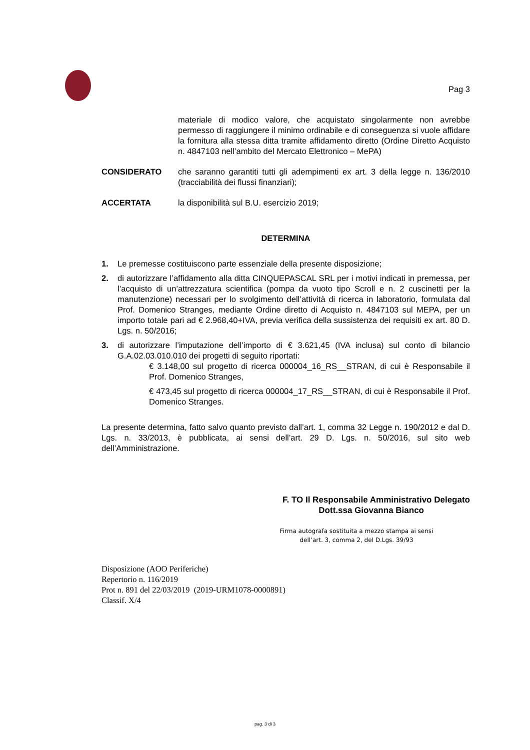Pag 3
materiale di modico valore, che acquistato singolarmente non avrebbe permesso di raggiungere il minimo ordinabile e di conseguenza si vuole affidare la fornitura alla stessa ditta tramite affidamento diretto (Ordine Diretto Acquisto n. 4847103 nell’ambito del Mercato Elettronico – MePA)
CONSIDERATO che saranno garantiti tutti gli adempimenti ex art. 3 della legge n. 136/2010 (tracciabilità dei flussi finanziari);
ACCERTATA la disponibilità sul B.U. esercizio 2019;
DETERMINA
1. Le premesse costituiscono parte essenziale della presente disposizione;
2. di autorizzare l’affidamento alla ditta CINQUEPASCAL SRL per i motivi indicati in premessa, per l’acquisto di un’attrezzatura scientifica (pompa da vuoto tipo Scroll e n. 2 cuscinetti per la manutenzione) necessari per lo svolgimento dell’attività di ricerca in laboratorio, formulata dal Prof. Domenico Stranges, mediante Ordine diretto di Acquisto n. 4847103 sul MEPA, per un importo totale pari ad € 2.968,40+IVA, previa verifica della sussistenza dei requisiti ex art. 80 D. Lgs. n. 50/2016;
3. di autorizzare l’imputazione dell’importo di € 3.621,45 (IVA inclusa) sul conto di bilancio G.A.02.03.010.010 dei progetti di seguito riportati:
€ 3.148,00 sul progetto di ricerca 000004_16_RS__STRAN, di cui è Responsabile il Prof. Domenico Stranges,
€ 473,45 sul progetto di ricerca 000004_17_RS__STRAN, di cui è Responsabile il Prof. Domenico Stranges.
La presente determina, fatto salvo quanto previsto dall’art. 1, comma 32 Legge n. 190/2012 e dal D. Lgs. n. 33/2013, è pubblicata, ai sensi dell’art. 29 D. Lgs. n. 50/2016, sul sito web dell’Amministrazione.
F. TO Il Responsabile Amministrativo Delegato
Dott.ssa Giovanna Bianco
Firma autografa sostituita a mezzo stampa ai sensi
dell’art. 3, comma 2, del D.Lgs. 39/93
Disposizione (AOO Periferiche)
Repertorio n. 116/2019
Prot n. 891 del 22/03/2019 (2019-URM1078-0000891)
Classif. X/4
pag. 3 di 3